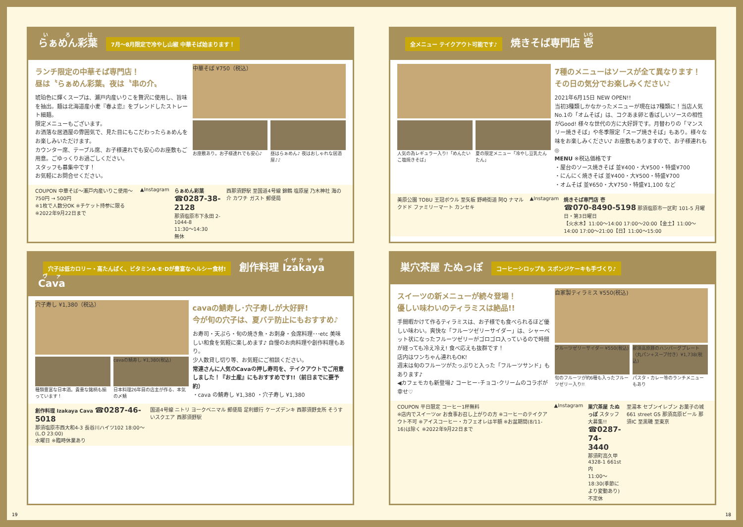らぁめん彩葉 7月～8月限定で冷やし山椒 中華そば始まります！
ランチ限定の中華そば専門店！
昼は〝らぁめん彩葉〟夜は〝串の介〟
琥珀色に輝くスープは、瀬戸内産いりこを贅沢に使用し、旨味を抽出。麺は北海道産小麦『春よ恋』をブレンドしたストレート細麺。
限定メニューもございます。
お洒落な居酒屋の雰囲気で、見た目にもこだわったらぁめんをお楽しみいただけます。
カウンター席、テーブル席、お子様連れでも安心のお座敷もご用意。ごゆっくりお過ごしください。
スタッフも募集中です！
お気軽にお問合せください。
中華そば ¥750（税込）
お座敷あり。お子様連れでも安心♪ 昼はらぁめん♪ 夜はおしゃれな居酒屋♪♪
COUPON 中華そば～瀬戸内産いりこ使用～ 750円 → 500円
※1枚で人数分OK ※チケット持参に限る ※2022年9月22日まで
▲Instagram らぁめん彩葉
☎0287-38-2128
那須塩原市下永田 2-1044-8
11:30～14:30
無休
西那須野駅 至国道4号線 錦鶴 塩原屋 乃木神社 海の介 カワチ ガスト 郵便局
全メニュー テイクアウト可能です♪ 焼きそば専門店 壱
人気の為レギュラー入り!「めんたいこ塩焼きそば」
夏の限定メニュー「冷やし豆乳たんたん」
7種のメニューはソースが全て異なります！
その日の気分でお楽しみください♪
2021年6月15日 NEW OPEN!!
当初3種類しかなかったメニューが現在は7種類に！当店人気No.1の「オムそば」は、コクあま卵と香ばしいソースの相性がGood! 様々な世代の方に大好評です。月替わりの「マンスリー焼きそば」や冬季限定「スープ焼きそば」もあり。様々な味をお楽しみください♪ お座敷もありますので、お子様連れも◎
MENU ※税込価格です
・屋台のソース焼きそば 並¥400・大¥500・特盛¥700
・にんにく焼きそば 並¥400・大¥500・特盛¥700
・オムそば 並¥650・大¥750・特盛¥1,100 など
美原公園 TOBU 王冠ボウル 至矢板 野崎街道 阿Q ナマルクドド ファミリーマート カンセキ
▲Instagram 焼きそば専門店 壱
☎070-8490-5198 那須塩原市一区町 101-5 月曜日・第3日曜日
【火水木】11:00～14:00 17:00～20:00【金土】11:00～14:00 17:00～21:00【日】11:00～15:00
穴子は低カロリー・高たんぱく、ビタミンA･E･Dが豊富なヘルシー食材! 創作料理 Izakaya Cava
穴子寿し ¥1,380（税込）
種類豊富な日本酒。貴重な銘柄も揃っています！
cavaの鯖寿し ¥1,380(税込)
日本料理26年目の店主が作る、本気の〆鯖
cavaの鯖寿し･穴子寿しが大好評!
今が旬の穴子は、夏バテ防止にもおすすめ♪
お寿司・天ぷら・旬の焼き魚・お刺身・会席料理･･･etc 美味しい和食を気軽に楽しめます♪ 自慢のお肉料理や創作料理もあり。
少人数貸し切り等、お気軽にご相談ください。
常連さんに人気のCavaの押し寿司を、テイクアウトでご用意しました！『お土産』にもおすすめです!!（前日までに要予約）
・cava の鯖寿し ¥1,380 ・穴子寿し ¥1,380
創作料理 Izakaya Cava ☎0287-46-5018
那須塩原市西大和4-3 長谷川ハイツ102 18:00～(L.O 23:00)
水曜日 ※臨時休業あり
国道4号線 ニトリ ヨークベニマル 郵便局 足利銀行 ケーズデンキ 西那須野支所 そうすいスクエア 西那須野駅
巣穴茶屋 たぬっぽ コーヒーシロップも スポンジケーキも手づくり♪
スイーツの新メニューが続々登場！
優しい味わいのティラミスは絶品!!
手間暇かけて作るティラミスは、お子様でも食べられるほど優しい味わい。爽快な「フルーツゼリーサイダー」は、シャーベット状になったフルーツゼリーがゴロゴロ入っているので時間が経っても冷え冷え! 食べ応えも抜群です！
店内はワンちゃん連れもOK!
週末は旬のフルーツがたっぷりと入った「フルーツサンド」もあります♪
◀カフェモカも新登場♪ コーヒー･チョコ･クリームのコラボが幸せ♡
自家製ティラミス ¥550(税込)
フルーツゼリーサイダー ¥550(税込)
旬のフルーツが約6種も入ったフルーツゼリー入り!!
那須高原豚のハンバーグプレート（丸パン+スープ付き）¥1,738(税込)
パスタ・カレー等のランチメニューもあり
COUPON 平日限定 コーヒー1杯無料
※店内でスイーツor お食事お召し上がりの方 ※コーヒーのテイクアウト不可 ※アイスコーヒー・カフェオレは半額 ※お盆期間(8/11-16)は除く ※2022年9月22日まで
▲Instagram 巣穴茶屋 たぬっぽ スタッフ大募集!!
☎0287-74-3440
那須町高久甲4328-1 661st内
11:00～18:30(季節により変動あり)
不定休
至湯本 セブンイレブン お菓子の城 661 street GS 那須高原ビール 那須IC 至黒磯 至東京
19 18